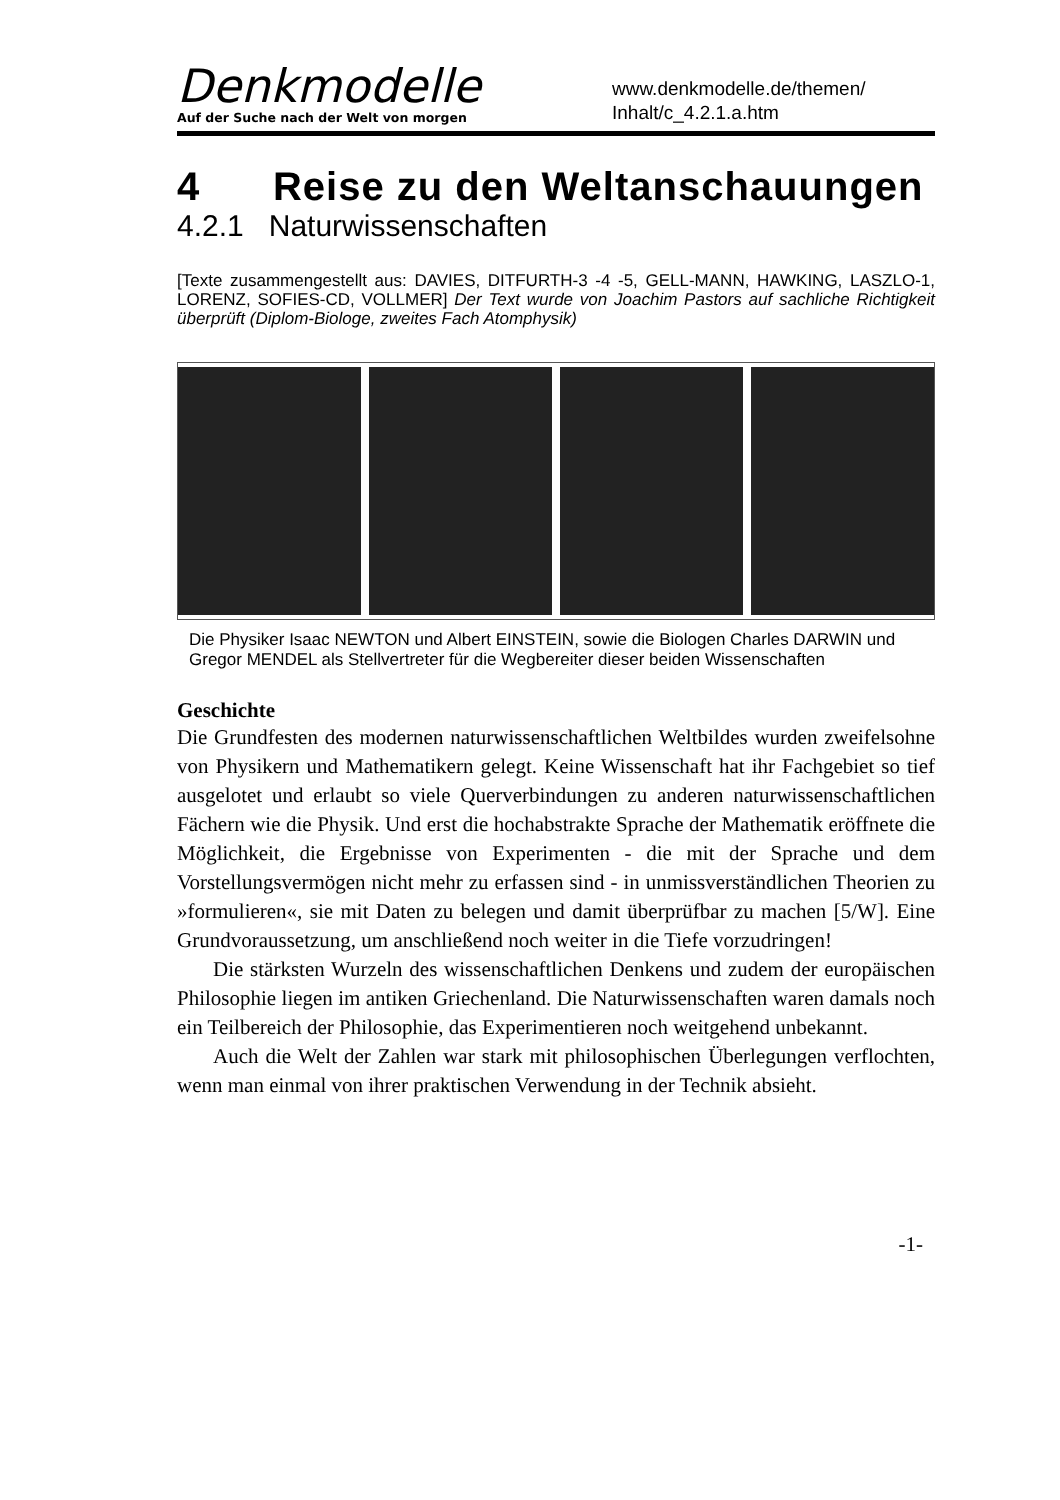Denkmodelle
Auf der Suche nach der Welt von morgen
www.denkmodelle.de/themen/
Inhalt/c_4.2.1.a.htm
4 Reise zu den Weltanschauungen
4.2.1 Naturwissenschaften
[Texte zusammengestellt aus: DAVIES, DITFURTH-3 -4 -5, GELL-MANN, HAWKING, LASZLO-1, LORENZ, SOFIES-CD, VOLLMER] Der Text wurde von Joachim Pastors auf sachliche Richtigkeit überprüft (Diplom-Biologe, zweites Fach Atomphysik)
Die Physiker Isaac NEWTON und Albert EINSTEIN, sowie die Biologen Charles DARWIN und Gregor MENDEL als Stellvertreter für die Wegbereiter dieser beiden Wissenschaften
Geschichte
Die Grundfesten des modernen naturwissenschaftlichen Weltbildes wurden zweifelsohne von Physikern und Mathematikern gelegt. Keine Wissenschaft hat ihr Fachgebiet so tief ausgelotet und erlaubt so viele Querverbindungen zu anderen naturwissenschaftlichen Fächern wie die Physik. Und erst die hochabstrakte Sprache der Mathematik eröffnete die Möglichkeit, die Ergebnisse von Experimenten - die mit der Sprache und dem Vorstellungsvermögen nicht mehr zu erfassen sind - in unmissverständlichen Theorien zu »formulieren«, sie mit Daten zu belegen und damit überprüfbar zu machen [5/W]. Eine Grundvoraussetzung, um anschließend noch weiter in die Tiefe vorzudringen!
Die stärksten Wurzeln des wissenschaftlichen Denkens und zudem der europäischen Philosophie liegen im antiken Griechenland. Die Naturwissenschaften waren damals noch ein Teilbereich der Philosophie, das Experimentieren noch weitgehend unbekannt.
Auch die Welt der Zahlen war stark mit philosophischen Überlegungen verflochten, wenn man einmal von ihrer praktischen Verwendung in der Technik absieht.
-1-